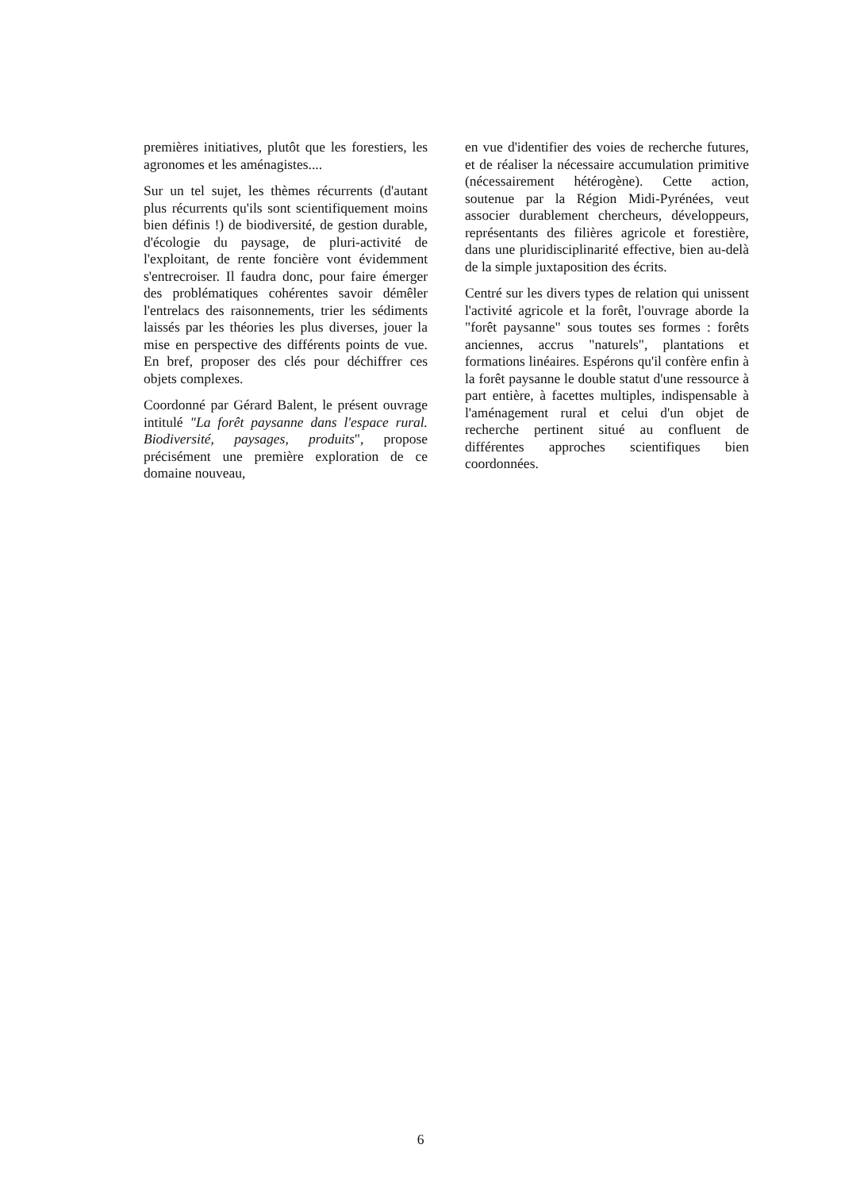premières initiatives, plutôt que les forestiers, les agronomes et les aménagistes....
Sur un tel sujet, les thèmes récurrents (d'autant plus récurrents qu'ils sont scientifiquement moins bien définis !) de biodiversité, de gestion durable, d'écologie du paysage, de pluri-activité de l'exploitant, de rente foncière vont évidemment s'entrecroiser. Il faudra donc, pour faire émerger des problématiques cohérentes savoir démêler l'entrelacs des raisonnements, trier les sédiments laissés par les théories les plus diverses, jouer la mise en perspective des différents points de vue. En bref, proposer des clés pour déchiffrer ces objets complexes.
Coordonné par Gérard Balent, le présent ouvrage intitulé "La forêt paysanne dans l'espace rural. Biodiversité, paysages, produits", propose précisément une première exploration de ce domaine nouveau,
en vue d'identifier des voies de recherche futures, et de réaliser la nécessaire accumulation primitive (nécessairement hétérogène). Cette action, soutenue par la Région Midi-Pyrénées, veut associer durablement chercheurs, développeurs, représentants des filières agricole et forestière, dans une pluridisciplinarité effective, bien au-delà de la simple juxtaposition des écrits.
Centré sur les divers types de relation qui unissent l'activité agricole et la forêt, l'ouvrage aborde la "forêt paysanne" sous toutes ses formes : forêts anciennes, accrus "naturels", plantations et formations linéaires. Espérons qu'il confère enfin à la forêt paysanne le double statut d'une ressource à part entière, à facettes multiples, indispensable à l'aménagement rural et celui d'un objet de recherche pertinent situé au confluent de différentes approches scientifiques bien coordonnées.
6